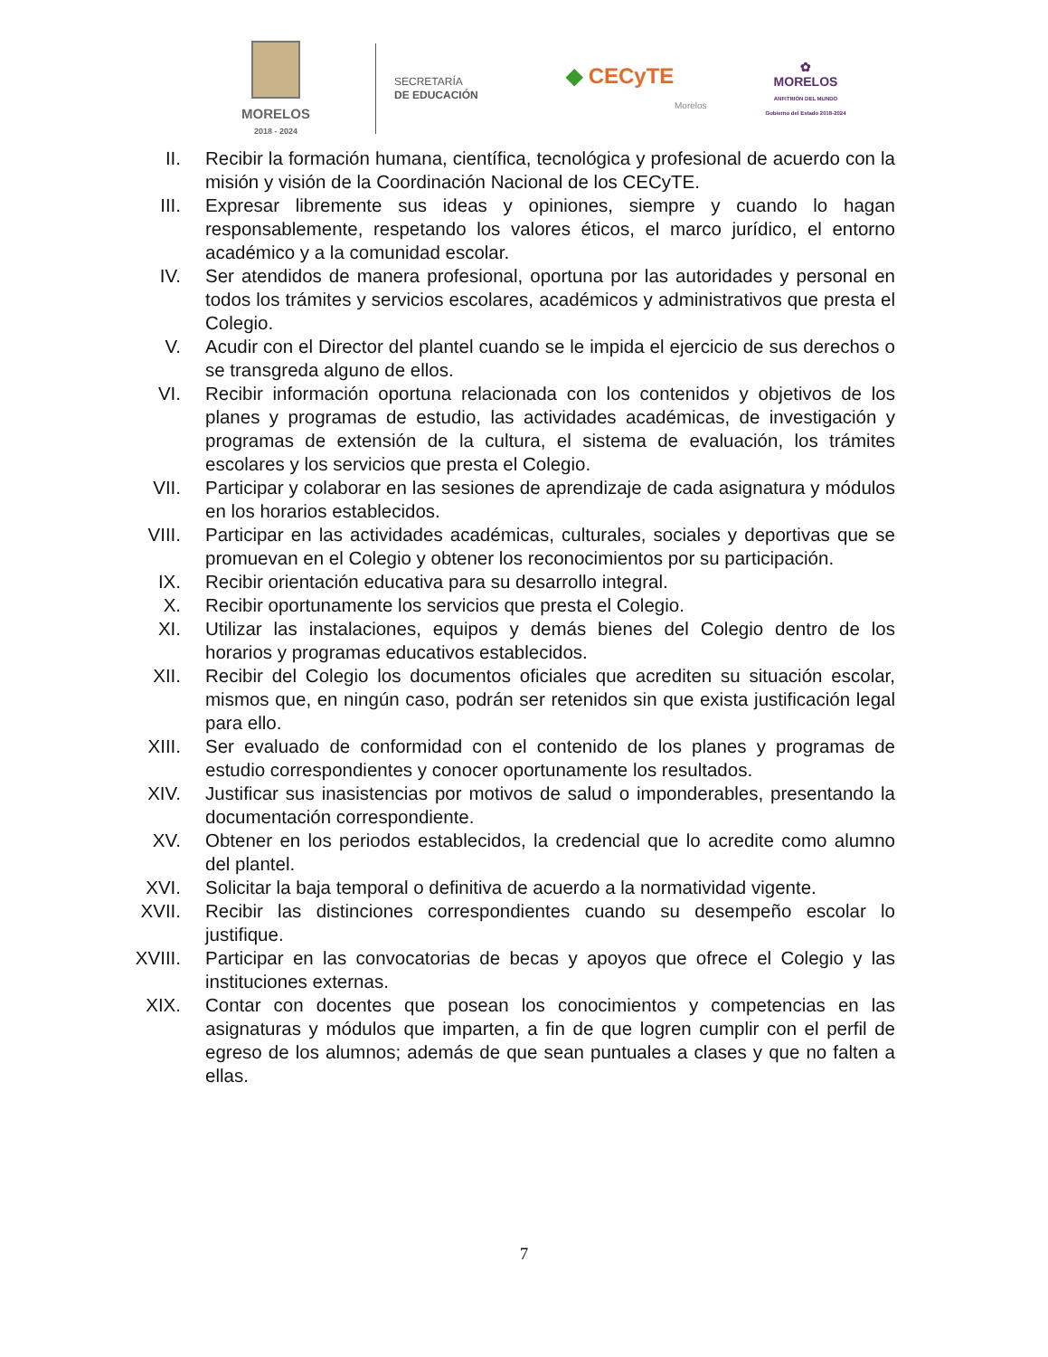MORELOS
2018 - 2024
SECRETARÍA
DE EDUCACIÓN
◆ CECyTE
Morelos
✿
MORELOS
ANFITRIÓN DEL MUNDO
Gobierno del Estado 2018-2024
II. Recibir la formación humana, científica, tecnológica y profesional de acuerdo con la misión y visión de la Coordinación Nacional de los CECyTE.
III. Expresar libremente sus ideas y opiniones, siempre y cuando lo hagan responsablemente, respetando los valores éticos, el marco jurídico, el entorno académico y a la comunidad escolar.
IV. Ser atendidos de manera profesional, oportuna por las autoridades y personal en todos los trámites y servicios escolares, académicos y administrativos que presta el Colegio.
V. Acudir con el Director del plantel cuando se le impida el ejercicio de sus derechos o se transgreda alguno de ellos.
VI. Recibir información oportuna relacionada con los contenidos y objetivos de los planes y programas de estudio, las actividades académicas, de investigación y programas de extensión de la cultura, el sistema de evaluación, los trámites escolares y los servicios que presta el Colegio.
VII. Participar y colaborar en las sesiones de aprendizaje de cada asignatura y módulos en los horarios establecidos.
VIII. Participar en las actividades académicas, culturales, sociales y deportivas que se promuevan en el Colegio y obtener los reconocimientos por su participación.
IX. Recibir orientación educativa para su desarrollo integral.
X. Recibir oportunamente los servicios que presta el Colegio.
XI. Utilizar las instalaciones, equipos y demás bienes del Colegio dentro de los horarios y programas educativos establecidos.
XII. Recibir del Colegio los documentos oficiales que acrediten su situación escolar, mismos que, en ningún caso, podrán ser retenidos sin que exista justificación legal para ello.
XIII. Ser evaluado de conformidad con el contenido de los planes y programas de estudio correspondientes y conocer oportunamente los resultados.
XIV. Justificar sus inasistencias por motivos de salud o imponderables, presentando la documentación correspondiente.
XV. Obtener en los periodos establecidos, la credencial que lo acredite como alumno del plantel.
XVI. Solicitar la baja temporal o definitiva de acuerdo a la normatividad vigente.
XVII. Recibir las distinciones correspondientes cuando su desempeño escolar lo justifique.
XVIII. Participar en las convocatorias de becas y apoyos que ofrece el Colegio y las instituciones externas.
XIX. Contar con docentes que posean los conocimientos y competencias en las asignaturas y módulos que imparten, a fin de que logren cumplir con el perfil de egreso de los alumnos; además de que sean puntuales a clases y que no falten a ellas.
7